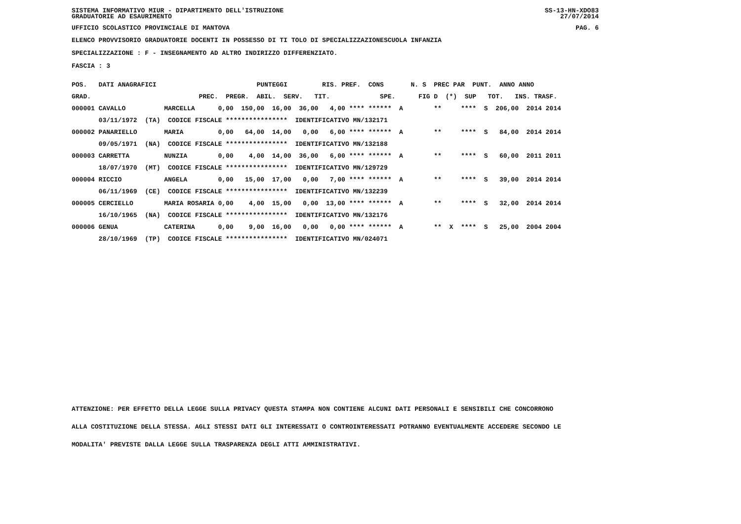SISTEMA INFORMATIVO MIUR - DIPARTIMENTO DELL'ISTRUZIONE
GRADUATORIE AD ESAURIMENTO SS-13-HN-XDO83
27/07/2014
UFFICIO SCOLASTICO PROVINCIALE DI MANTOVA PAG. 6
ELENCO PROVVISORIO GRADUATORIE DOCENTI IN POSSESSO DI TI TOLO DI SPECIALIZZAZIONESCUOLA INFANZIA
SPECIALIZZAZIONE : F - INSEGNAMENTO AD ALTRO INDIRIZZO DIFFERENZIATO.
FASCIA : 3
| POS. DATI ANAGRAFICI PUNTEGGI RIS. PREF. CONS N. S PREC PAR PUNT. ANNO ANNO |
| GRAD. PREC. PREGR. ABIL. SERV. TIT. SPE. FIG D (*) SUP TOT. INS. TRASF. |
| 000001 CAVALLO MARCELLA 0,00 150,00 16,00 36,00 4,00 **** ****** A ** **** S 206,00 2014 2014 |
| 03/11/1972 (TA) CODICE FISCALE **************** IDENTIFICATIVO MN/132171 |
| 000002 PANARIELLO MARIA 0,00 64,00 14,00 0,00 6,00 **** ****** A ** **** S 84,00 2014 2014 |
| 09/05/1971 (NA) CODICE FISCALE **************** IDENTIFICATIVO MN/132188 |
| 000003 CARRETTA NUNZIA 0,00 4,00 14,00 36,00 6,00 **** ****** A ** **** S 60,00 2011 2011 |
| 18/07/1970 (MT) CODICE FISCALE **************** IDENTIFICATIVO MN/129729 |
| 000004 RICCIO ANGELA 0,00 15,00 17,00 0,00 7,00 **** ****** A ** **** S 39,00 2014 2014 |
| 06/11/1969 (CE) CODICE FISCALE **************** IDENTIFICATIVO MN/132239 |
| 000005 CERCIELLO MARIA ROSARIA 0,00 4,00 15,00 0,00 13,00 **** ****** A ** **** S 32,00 2014 2014 |
| 16/10/1965 (NA) CODICE FISCALE **************** IDENTIFICATIVO MN/132176 |
| 000006 GENUA CATERINA 0,00 9,00 16,00 0,00 0,00 **** ****** A ** X **** S 25,00 2004 2004 |
| 28/10/1969 (TP) CODICE FISCALE **************** IDENTIFICATIVO MN/024071 |
ATTENZIONE: PER EFFETTO DELLA LEGGE SULLA PRIVACY QUESTA STAMPA NON CONTIENE ALCUNI DATI PERSONALI E SENSIBILI CHE CONCORRONO
ALLA COSTITUZIONE DELLA STESSA. AGLI STESSI DATI GLI INTERESSATI O CONTROINTERESSATI POTRANNO EVENTUALMENTE ACCEDERE SECONDO LE
MODALITA' PREVISTE DALLA LEGGE SULLA TRASPARENZA DEGLI ATTI AMMINISTRATIVI.